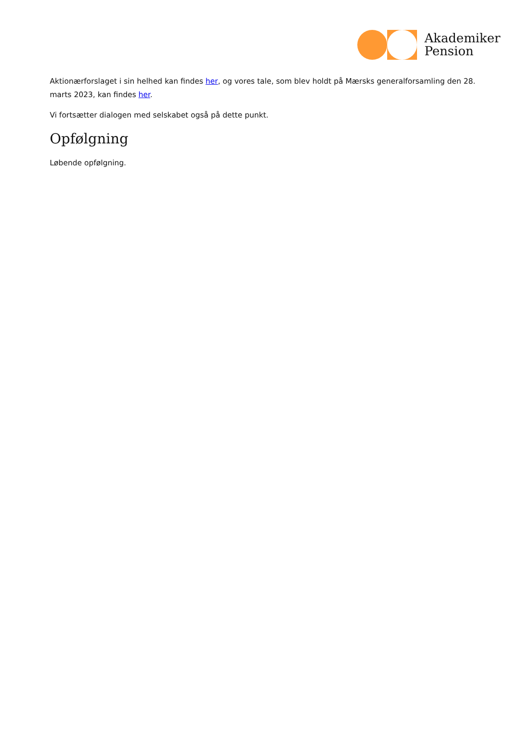Akademiker
Pension
Aktionærforslaget i sin helhed kan findes her, og vores tale, som blev holdt på Mærsks generalforsamling den 28. marts 2023, kan findes her.
Vi fortsætter dialogen med selskabet også på dette punkt.
Opfølgning
Løbende opfølgning.